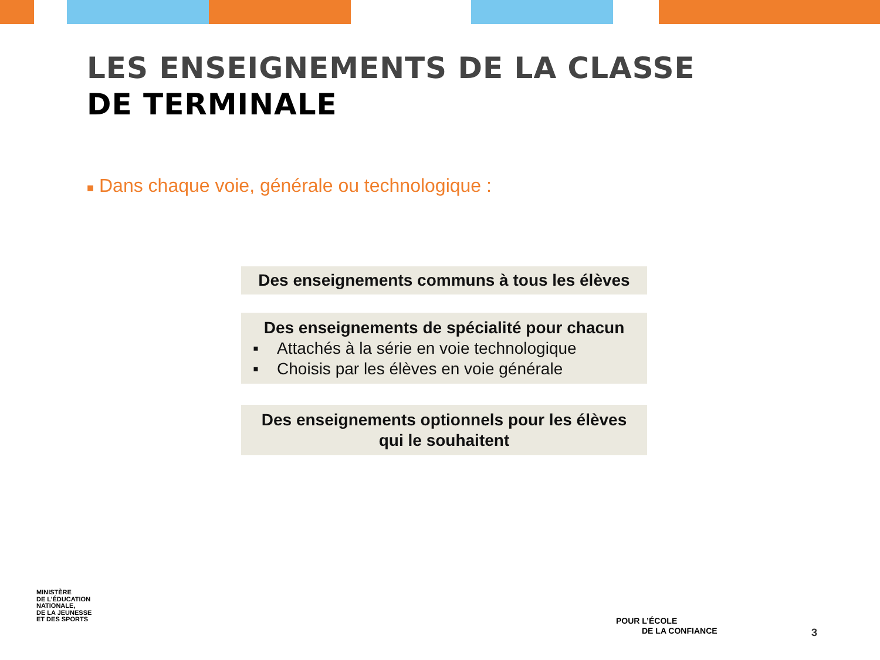LES ENSEIGNEMENTS DE LA CLASSE
DE TERMINALE
■ Dans chaque voie, générale ou technologique :
Des enseignements communs à tous les élèves
Des enseignements de spécialité pour chacun
▪ Attachés à la série en voie technologique
▪ Choisis par les élèves en voie générale
Des enseignements optionnels pour les élèves
qui le souhaitent
MINISTÈRE
DE L’ÉDUCATION
NATIONALE,
DE LA JEUNESSE
ET DES SPORTS
POUR L’ÉCOLE
DE LA CONFIANCE
3